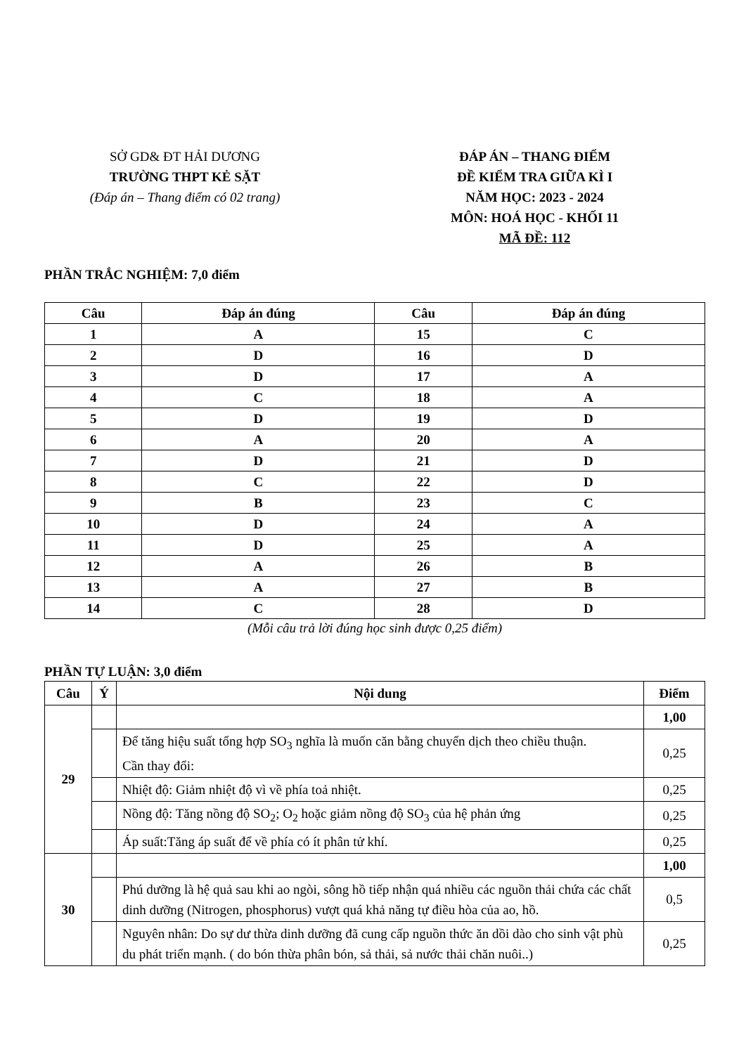SỞ GD& ĐT HẢI DƯƠNG
TRƯỜNG THPT KẺ SẶT
(Đáp án – Thang điểm có 02 trang)
ĐÁP ÁN – THANG ĐIỂM
ĐỀ KIỂM TRA GIỮA KÌ I
NĂM HỌC: 2023 - 2024
MÔN: HOÁ HỌC - KHỐI 11
MÃ ĐỀ: 112
PHẦN TRẮC NGHIỆM: 7,0 điểm
| Câu | Đáp án đúng | Câu | Đáp án đúng |
| --- | --- | --- | --- |
| 1 | A | 15 | C |
| 2 | D | 16 | D |
| 3 | D | 17 | A |
| 4 | C | 18 | A |
| 5 | D | 19 | D |
| 6 | A | 20 | A |
| 7 | D | 21 | D |
| 8 | C | 22 | D |
| 9 | B | 23 | C |
| 10 | D | 24 | A |
| 11 | D | 25 | A |
| 12 | A | 26 | B |
| 13 | A | 27 | B |
| 14 | C | 28 | D |
(Mỗi câu trả lời đúng học sinh được 0,25 điểm)
PHẦN TỰ LUẬN: 3,0 điểm
| Câu | Ý | Nội dung | Điểm |
| 29 | | | 1,00 |
| | | Để tăng hiệu suất tổng hợp SO<sub>3</sub> nghĩa là muốn căn bằng chuyển dịch theo chiều thuận. Cần thay đổi: | 0,25 |
| | | Nhiệt độ: Giảm nhiệt độ vì về phía toả nhiệt. | 0,25 |
| | | Nồng độ: Tăng nồng độ SO<sub>2</sub>; O<sub>2</sub> hoặc giảm nồng độ SO<sub>3</sub> của hệ phản ứng | 0,25 |
| | | Áp suất:Tăng áp suất để về phía có ít phân tử khí. | 0,25 |
| 30 | | | 1,00 |
| | | Phú dưỡng là hệ quả sau khi ao ngòi, sông hồ tiếp nhận quá nhiều các nguồn thải chứa các chất dinh dưỡng (Nitrogen, phosphorus) vượt quá khả năng tự điều hòa của ao, hồ. | 0,5 |
| | | Nguyên nhân: Do sự dư thừa dinh dưỡng đã cung cấp nguồn thức ăn dồi dào cho sinh vật phù du phát triển mạnh. ( do bón thừa phân bón, sả thải, sả nước thải chăn nuôi..) | 0,25 |